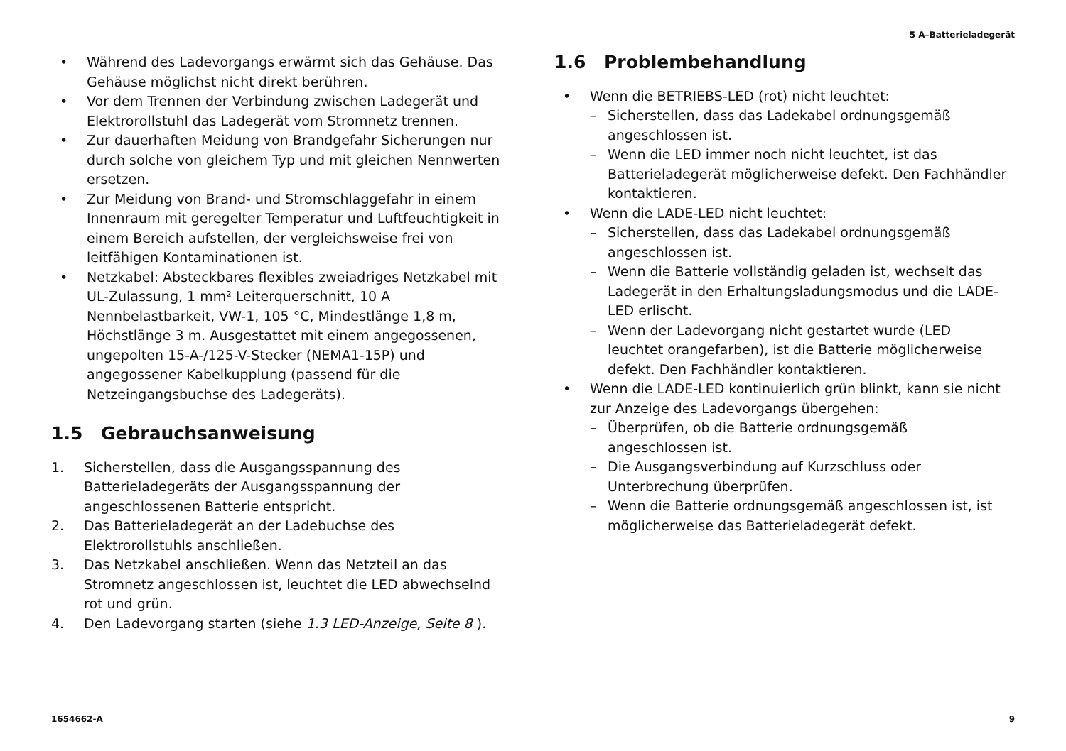5 A–Batterieladegerät
• Während des Ladevorgangs erwärmt sich das Gehäuse. Das Gehäuse möglichst nicht direkt berühren.
• Vor dem Trennen der Verbindung zwischen Ladegerät und Elektrorollstuhl das Ladegerät vom Stromnetz trennen.
• Zur dauerhaften Meidung von Brandgefahr Sicherungen nur durch solche von gleichem Typ und mit gleichen Nennwerten ersetzen.
• Zur Meidung von Brand- und Stromschlaggefahr in einem Innenraum mit geregelter Temperatur und Luftfeuchtigkeit in einem Bereich aufstellen, der vergleichsweise frei von leitfähigen Kontaminationen ist.
• Netzkabel: Absteckbares flexibles zweiadriges Netzkabel mit UL-Zulassung, 1 mm² Leiterquerschnitt, 10 A Nennbelastbarkeit, VW-1, 105 °C, Mindestlänge 1,8 m, Höchstlänge 3 m. Ausgestattet mit einem angegossenen, ungepolten 15-A-/125-V-Stecker (NEMA1-15P) und angegossener Kabelkupplung (passend für die Netzeingangsbuchse des Ladegeräts).
1.5 Gebrauchsanweisung
1. Sicherstellen, dass die Ausgangsspannung des Batterieladegeräts der Ausgangsspannung der angeschlossenen Batterie entspricht.
2. Das Batterieladegerät an der Ladebuchse des Elektrorollstuhls anschließen.
3. Das Netzkabel anschließen. Wenn das Netzteil an das Stromnetz angeschlossen ist, leuchtet die LED abwechselnd rot und grün.
4. Den Ladevorgang starten (siehe 1.3 LED-Anzeige, Seite 8 ).
1.6 Problembehandlung
• Wenn die BETRIEBS-LED (rot) nicht leuchtet:
– Sicherstellen, dass das Ladekabel ordnungsgemäß angeschlossen ist.
– Wenn die LED immer noch nicht leuchtet, ist das Batterieladegerät möglicherweise defekt. Den Fachhändler kontaktieren.
• Wenn die LADE-LED nicht leuchtet:
– Sicherstellen, dass das Ladekabel ordnungsgemäß angeschlossen ist.
– Wenn die Batterie vollständig geladen ist, wechselt das Ladegerät in den Erhaltungsladungsmodus und die LADE-LED erlischt.
– Wenn der Ladevorgang nicht gestartet wurde (LED leuchtet orangefarben), ist die Batterie möglicherweise defekt. Den Fachhändler kontaktieren.
• Wenn die LADE-LED kontinuierlich grün blinkt, kann sie nicht zur Anzeige des Ladevorgangs übergehen:
– Überprüfen, ob die Batterie ordnungsgemäß angeschlossen ist.
– Die Ausgangsverbindung auf Kurzschluss oder Unterbrechung überprüfen.
– Wenn die Batterie ordnungsgemäß angeschlossen ist, ist möglicherweise das Batterieladegerät defekt.
1654662-A 9